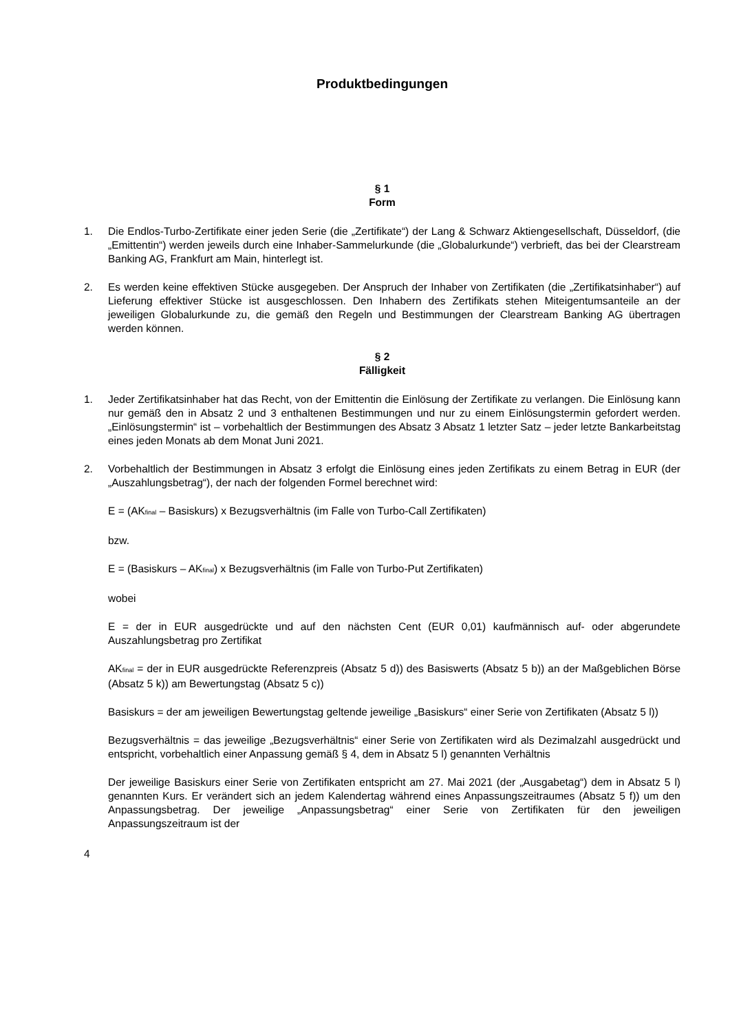Produktbedingungen
§ 1
Form
1. Die Endlos-Turbo-Zertifikate einer jeden Serie (die „Zertifikate“) der Lang & Schwarz Aktiengesellschaft, Düsseldorf, (die „Emittentin“) werden jeweils durch eine Inhaber-Sammelurkunde (die „Globalurkunde“) verbrieft, das bei der Clearstream Banking AG, Frankfurt am Main, hinterlegt ist.
2. Es werden keine effektiven Stücke ausgegeben. Der Anspruch der Inhaber von Zertifikaten (die „Zertifikatsinhaber“) auf Lieferung effektiver Stücke ist ausgeschlossen. Den Inhabern des Zertifikats stehen Miteigentumsanteile an der jeweiligen Globalurkunde zu, die gemäß den Regeln und Bestimmungen der Clearstream Banking AG übertragen werden können.
§ 2
Fälligkeit
1. Jeder Zertifikatsinhaber hat das Recht, von der Emittentin die Einlösung der Zertifikate zu verlangen. Die Einlösung kann nur gemäß den in Absatz 2 und 3 enthaltenen Bestimmungen und nur zu einem Einlösungstermin gefordert werden. „Einlösungstermin“ ist – vorbehaltlich der Bestimmungen des Absatz 3 Absatz 1 letzter Satz – jeder letzte Bankarbeitstag eines jeden Monats ab dem Monat Juni 2021.
2. Vorbehaltlich der Bestimmungen in Absatz 3 erfolgt die Einlösung eines jeden Zertifikats zu einem Betrag in EUR (der „Auszahlungsbetrag“), der nach der folgenden Formel berechnet wird:
E = (AK<sub>final</sub> – Basiskurs) x Bezugsverhältnis (im Falle von Turbo-Call Zertifikaten)
bzw.
E = (Basiskurs – AK<sub>final</sub>) x Bezugsverhältnis (im Falle von Turbo-Put Zertifikaten)
wobei
E = der in EUR ausgedrückte und auf den nächsten Cent (EUR 0,01) kaufmännisch auf- oder abgerundete Auszahlungsbetrag pro Zertifikat
AK<sub>final</sub> = der in EUR ausgedrückte Referenzpreis (Absatz 5 d)) des Basiswerts (Absatz 5 b)) an der Maßgeblichen Börse (Absatz 5 k)) am Bewertungstag (Absatz 5 c))
Basiskurs = der am jeweiligen Bewertungstag geltende jeweilige „Basiskurs“ einer Serie von Zertifikaten (Absatz 5 l))
Bezugsverhältnis = das jeweilige „Bezugsverhältnis“ einer Serie von Zertifikaten wird als Dezimalzahl ausgedrückt und entspricht, vorbehaltlich einer Anpassung gemäß § 4, dem in Absatz 5 l) genannten Verhältnis
Der jeweilige Basiskurs einer Serie von Zertifikaten entspricht am 27. Mai 2021 (der „Ausgabetag“) dem in Absatz 5 l) genannten Kurs. Er verändert sich an jedem Kalendertag während eines Anpassungszeitraumes (Absatz 5 f)) um den Anpassungsbetrag. Der jeweilige „Anpassungsbetrag“ einer Serie von Zertifikaten für den jeweiligen Anpassungszeitraum ist der
4